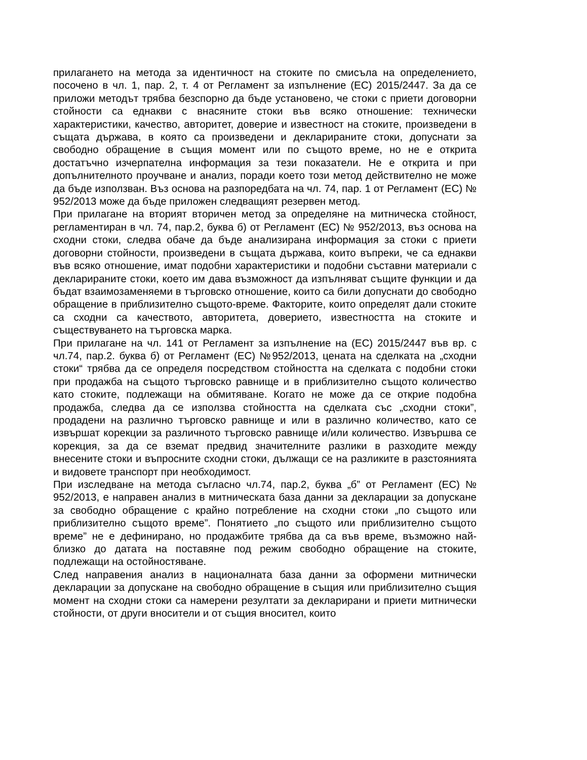прилагането на метода за идентичност на стоките по смисъла на определението, посочено в чл. 1, пар. 2, т. 4 от Регламент за изпълнение (ЕС) 2015/2447. За да се приложи методът трябва безспорно да бъде установено, че стоки с приети договорни стойности са еднакви с внасяните стоки във всяко отношение: технически характеристики, качество, авторитет, доверие и известност на стоките, произведени в същата държава, в която са произведени и декларираните стоки, допуснати за свободно обращение в същия момент или по същото време, но не е открита достатъчно изчерпателна информация за тези показатели. Не е открита и при допълнителното проучване и анализ, поради което този метод действително не може да бъде използван. Въз основа на разпоредбата на чл. 74, пар. 1 от Регламент (ЕС) № 952/2013 може да бъде приложен следващият резервен метод.
При прилагане на вторият вторичен метод за определяне на митническа стойност, регламентиран в чл. 74, пар.2, буква б) от Регламент (ЕС) № 952/2013, въз основа на сходни стоки, следва обаче да бъде анализирана информация за стоки с приети договорни стойности, произведени в същата държава, които въпреки, че са еднакви във всяко отношение, имат подобни характеристики и подобни съставни материали с декларираните стоки, което им дава възможност да изпълняват същите функции и да бъдат взаимозаменяеми в търговско отношение, които са били допуснати до свободно обращение в приблизително същото-време. Факторите, които определят дали стоките са сходни са качеството, авторитета, доверието, известността на стоките и съществуването на търговска марка.
При прилагане на чл. 141 от Регламент за изпълнение на (ЕС) 2015/2447 във вр. с чл.74, пар.2. буква б) от Регламент (ЕС) №952/2013, цената на сделката на „сходни стоки“ трябва да се определя посредством стойността на сделката с подобни стоки при продажба на същото търговско равнище и в приблизително същото количество като стоките, подлежащи на обмитяване. Когато не може да се открие подобна продажба, следва да се използва стойността на сделката със „сходни стоки”, продадени на различно търговско равнище и или в различно количество, като се извършат корекции за различното търговско равнище и/или количество. Извършва се корекция, за да се вземат предвид значителните разлики в разходите между внесените стоки и въпросните сходни стоки, дължащи се на разликите в разстоянията и видовете транспорт при необходимост.
При изследване на метода съгласно чл.74, пар.2, буква „б” от Регламент (ЕС) № 952/2013, е направен анализ в митническата база данни за декларации за допускане за свободно обращение с крайно потребление на сходни стоки „по същото или приблизително същото време”. Понятието „по същото или приблизително същото време” не е дефинирано, но продажбите трябва да са във време, възможно най-близко до датата на поставяне под режим свободно обращение на стоките, подлежащи на остойностяване.
След направения анализ в националната база данни за оформени митнически декларации за допускане на свободно обращение в същия или приблизително същия момент на сходни стоки са намерени резултати за декларирани и приети митнически стойности, от други вносители и от същия вносител, които